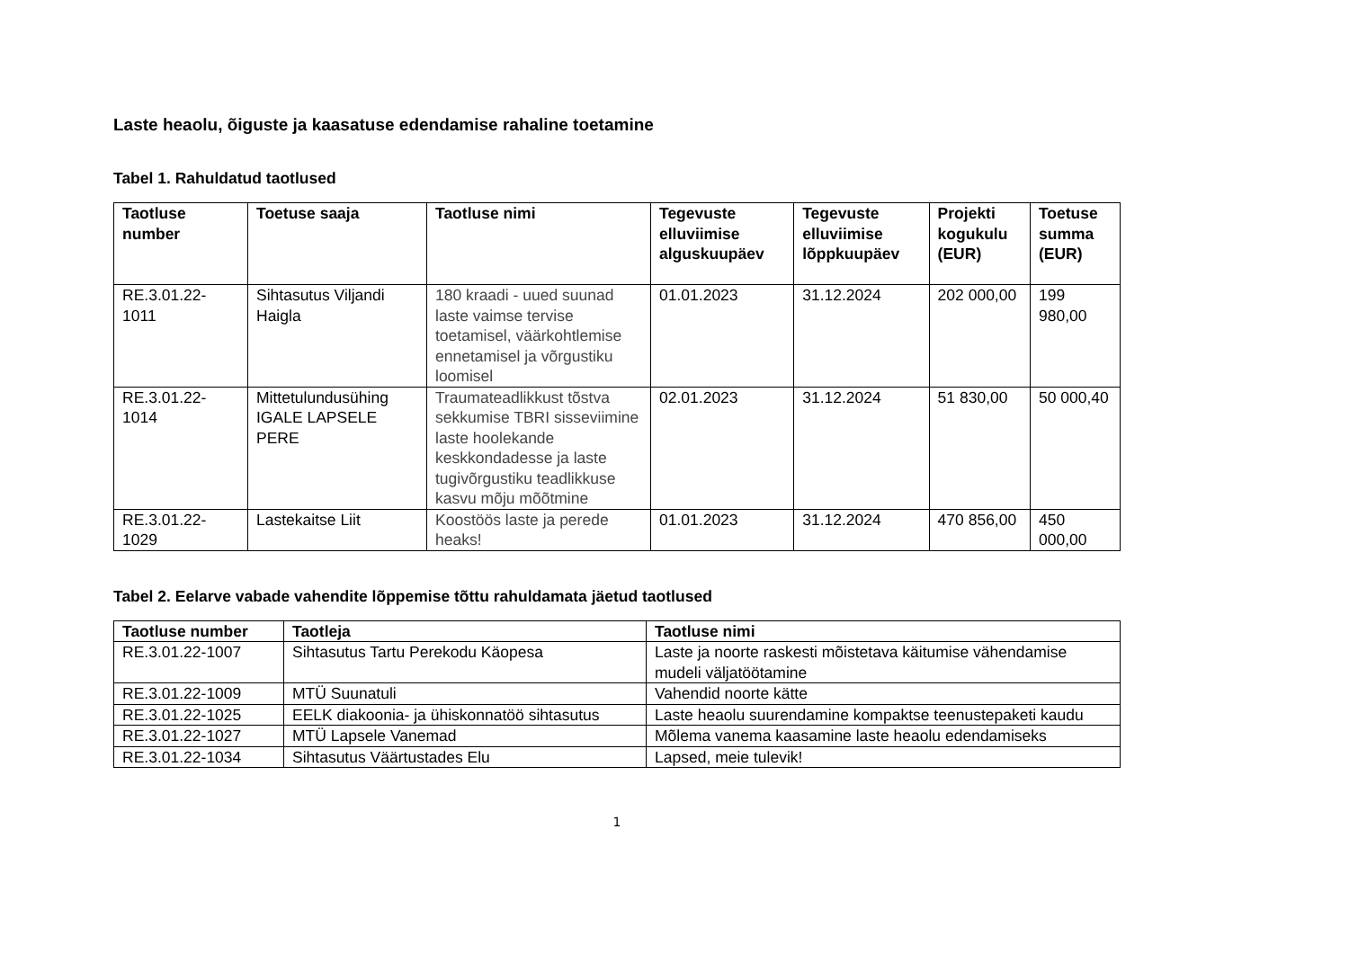Laste heaolu, õiguste ja kaasatuse edendamise rahaline toetamine
Tabel 1. Rahuldatud taotlused
| Taotluse number | Toetuse saaja | Taotluse nimi | Tegevuste elluviimise alguskuupäev | Tegevuste elluviimise lõppkuupäev | Projekti kogukulu (EUR) | Toetuse summa (EUR) |
| --- | --- | --- | --- | --- | --- | --- |
| RE.3.01.22-1011 | Sihtasutus Viljandi Haigla | 180 kraadi - uued suunad laste vaimse tervise toetamisel, väärkohtlemise ennetamisel ja võrgustiku loomisel | 01.01.2023 | 31.12.2024 | 202 000,00 | 199 980,00 |
| RE.3.01.22-1014 | Mittetulundusühing IGALE LAPSELE PERE | Traumateadlikkust tõstva sekkumise TBRI sisseviimine laste hoolekande keskkondadesse ja laste tugivõrgustiku teadlikkuse kasvu mõju mõõtmine | 02.01.2023 | 31.12.2024 | 51 830,00 | 50 000,40 |
| RE.3.01.22-1029 | Lastekaitse Liit | Koostöös laste ja perede heaks! | 01.01.2023 | 31.12.2024 | 470 856,00 | 450 000,00 |
Tabel 2. Eelarve vabade vahendite lõppemise tõttu rahuldamata jäetud taotlused
| Taotluse number | Taotleja | Taotluse nimi |
| --- | --- | --- |
| RE.3.01.22-1007 | Sihtasutus Tartu Perekodu Käopesa | Laste ja noorte raskesti mõistetava käitumise vähendamise mudeli väljatöötamine |
| RE.3.01.22-1009 | MTÜ Suunatuli | Vahendid noorte kätte |
| RE.3.01.22-1025 | EELK diakoonia- ja ühiskonnatöö sihtasutus | Laste heaolu suurendamine kompaktse teenustepaketi kaudu |
| RE.3.01.22-1027 | MTÜ Lapsele Vanemad | Mõlema vanema kaasamine laste heaolu edendamiseks |
| RE.3.01.22-1034 | Sihtasutus Väärtustades Elu | Lapsed, meie tulevik! |
1